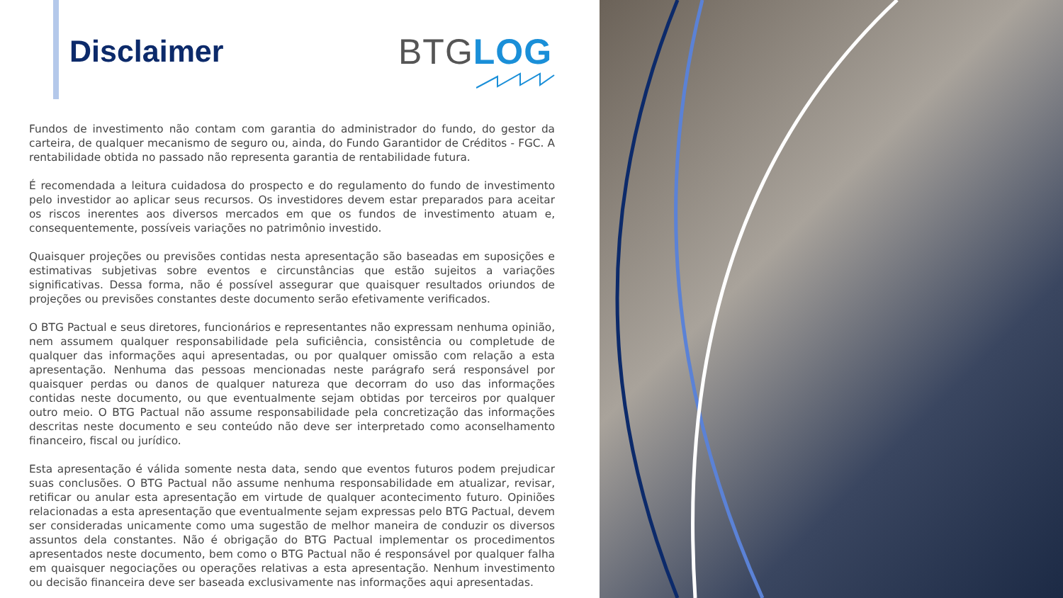Disclaimer BTG LOG
Fundos de investimento não contam com garantia do administrador do fundo, do gestor da carteira, de qualquer mecanismo de seguro ou, ainda, do Fundo Garantidor de Créditos - FGC. A rentabilidade obtida no passado não representa garantia de rentabilidade futura.
É recomendada a leitura cuidadosa do prospecto e do regulamento do fundo de investimento pelo investidor ao aplicar seus recursos. Os investidores devem estar preparados para aceitar os riscos inerentes aos diversos mercados em que os fundos de investimento atuam e, consequentemente, possíveis variações no patrimônio investido.
Quaisquer projeções ou previsões contidas nesta apresentação são baseadas em suposições e estimativas subjetivas sobre eventos e circunstâncias que estão sujeitos a variações significativas. Dessa forma, não é possível assegurar que quaisquer resultados oriundos de projeções ou previsões constantes deste documento serão efetivamente verificados.
O BTG Pactual e seus diretores, funcionários e representantes não expressam nenhuma opinião, nem assumem qualquer responsabilidade pela suficiência, consistência ou completude de qualquer das informações aqui apresentadas, ou por qualquer omissão com relação a esta apresentação. Nenhuma das pessoas mencionadas neste parágrafo será responsável por quaisquer perdas ou danos de qualquer natureza que decorram do uso das informações contidas neste documento, ou que eventualmente sejam obtidas por terceiros por qualquer outro meio. O BTG Pactual não assume responsabilidade pela concretização das informações descritas neste documento e seu conteúdo não deve ser interpretado como aconselhamento financeiro, fiscal ou jurídico.
Esta apresentação é válida somente nesta data, sendo que eventos futuros podem prejudicar suas conclusões. O BTG Pactual não assume nenhuma responsabilidade em atualizar, revisar, retificar ou anular esta apresentação em virtude de qualquer acontecimento futuro. Opiniões relacionadas a esta apresentação que eventualmente sejam expressas pelo BTG Pactual, devem ser consideradas unicamente como uma sugestão de melhor maneira de conduzir os diversos assuntos dela constantes. Não é obrigação do BTG Pactual implementar os procedimentos apresentados neste documento, bem como o BTG Pactual não é responsável por qualquer falha em quaisquer negociações ou operações relativas a esta apresentação. Nenhum investimento ou decisão financeira deve ser baseada exclusivamente nas informações aqui apresentadas.